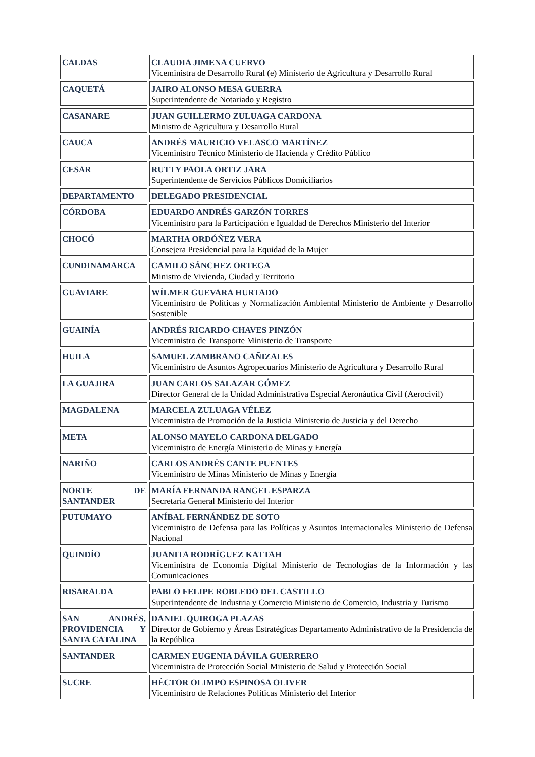| CALDAS | CLAUDIA JIMENA CUERVO Viceministra de Desarrollo Rural (e) Ministerio de Agricultura y Desarrollo Rural |
| CAQUETÁ | JAIRO ALONSO MESA GUERRA Superintendente de Notariado y Registro |
| CASANARE | JUAN GUILLERMO ZULUAGA CARDONA Ministro de Agricultura y Desarrollo Rural |
| CAUCA | ANDRÉS MAURICIO VELASCO MARTÍNEZ Viceministro Técnico Ministerio de Hacienda y Crédito Público |
| CESAR | RUTTY PAOLA ORTIZ JARA Superintendente de Servicios Públicos Domiciliarios |
| DEPARTAMENTO | DELEGADO PRESIDENCIAL |
| CÓRDOBA | EDUARDO ANDRÉS GARZÓN TORRES Viceministro para la Participación e Igualdad de Derechos Ministerio del Interior |
| CHOCÓ | MARTHA ORDÓÑEZ VERA Consejera Presidencial para la Equidad de la Mujer |
| CUNDINAMARCA | CAMILO SÁNCHEZ ORTEGA Ministro de Vivienda, Ciudad y Territorio |
| GUAVIARE | WÍLMER GUEVARA HURTADO Viceministro de Políticas y Normalización Ambiental Ministerio de Ambiente y Desarrollo Sostenible |
| GUAINÍA | ANDRÉS RICARDO CHAVES PINZÓN Viceministro de Transporte Ministerio de Transporte |
| HUILA | SAMUEL ZAMBRANO CAÑIZALES Viceministro de Asuntos Agropecuarios Ministerio de Agricultura y Desarrollo Rural |
| LA GUAJIRA | JUAN CARLOS SALAZAR GÓMEZ Director General de la Unidad Administrativa Especial Aeronáutica Civil (Aerocivil) |
| MAGDALENA | MARCELA ZULUAGA VÉLEZ Viceministra de Promoción de la Justicia Ministerio de Justicia y del Derecho |
| META | ALONSO MAYELO CARDONA DELGADO Viceministro de Energía Ministerio de Minas y Energía |
| NARIÑO | CARLOS ANDRÉS CANTE PUENTES Viceministro de Minas Ministerio de Minas y Energía |
| NORTE DE SANTANDER | MARÍA FERNANDA RANGEL ESPARZA Secretaria General Ministerio del Interior |
| PUTUMAYO | ANÍBAL FERNÁNDEZ DE SOTO Viceministro de Defensa para las Políticas y Asuntos Internacionales Ministerio de Defensa Nacional |
| QUINDÍO | JUANITA RODRÍGUEZ KATTAH Viceministra de Economía Digital Ministerio de Tecnologías de la Información y las Comunicaciones |
| RISARALDA | PABLO FELIPE ROBLEDO DEL CASTILLO Superintendente de Industria y Comercio Ministerio de Comercio, Industria y Turismo |
| SAN ANDRÉS, PROVIDENCIA Y SANTA CATALINA | DANIEL QUIROGA PLAZAS Director de Gobierno y Áreas Estratégicas Departamento Administrativo de la Presidencia de la República |
| SANTANDER | CARMEN EUGENIA DÁVILA GUERRERO Viceministra de Protección Social Ministerio de Salud y Protección Social |
| SUCRE | HÉCTOR OLIMPO ESPINOSA OLIVER Viceministro de Relaciones Políticas Ministerio del Interior |